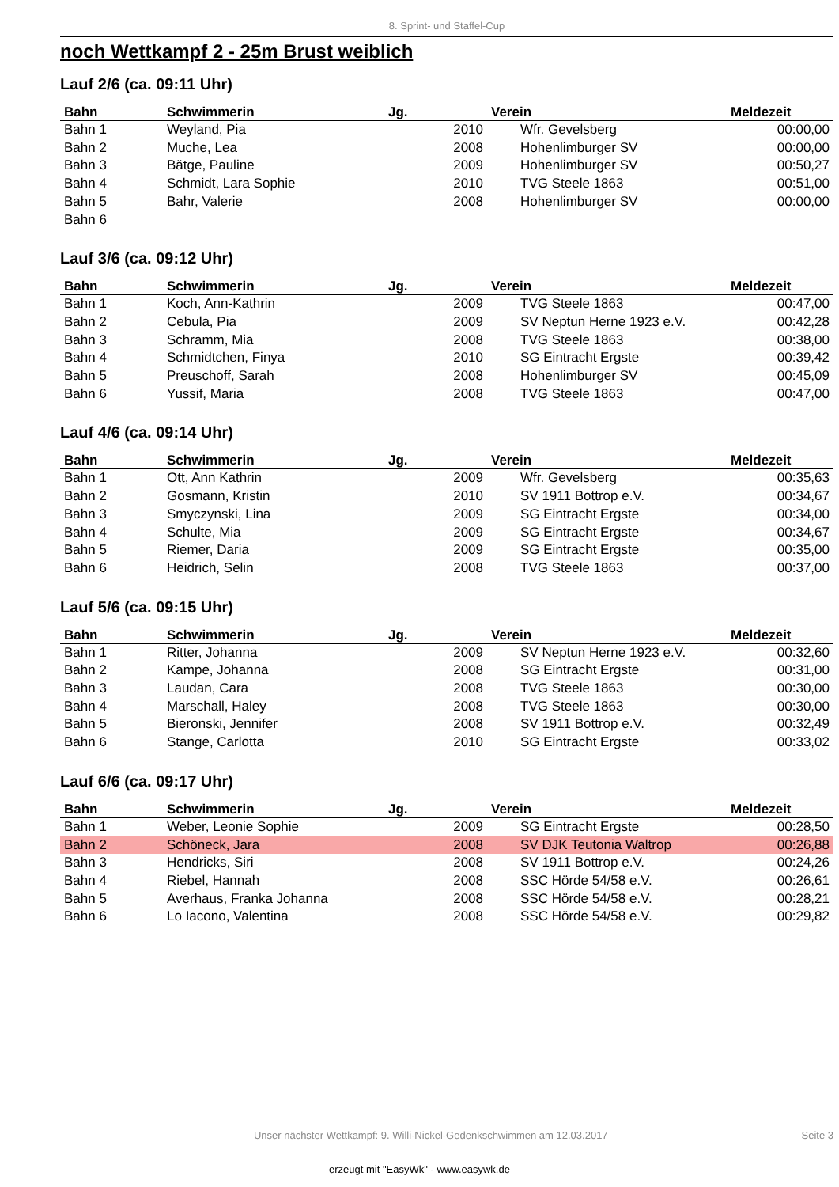8. Sprint- und Staffel-Cup
noch Wettkampf 2 - 25m Brust weiblich
Lauf 2/6 (ca. 09:11 Uhr)
| Bahn | Schwimmerin | Jg. | Verein | Meldezeit |
| --- | --- | --- | --- | --- |
| Bahn 1 | Weyland, Pia | 2010 | Wfr. Gevelsberg | 00:00,00 |
| Bahn 2 | Muche, Lea | 2008 | Hohenlimburger SV | 00:00,00 |
| Bahn 3 | Bätge, Pauline | 2009 | Hohenlimburger SV | 00:50,27 |
| Bahn 4 | Schmidt, Lara Sophie | 2010 | TVG Steele 1863 | 00:51,00 |
| Bahn 5 | Bahr, Valerie | 2008 | Hohenlimburger SV | 00:00,00 |
| Bahn 6 | | | | |
Lauf 3/6 (ca. 09:12 Uhr)
| Bahn | Schwimmerin | Jg. | Verein | Meldezeit |
| --- | --- | --- | --- | --- |
| Bahn 1 | Koch, Ann-Kathrin | 2009 | TVG Steele 1863 | 00:47,00 |
| Bahn 2 | Cebula, Pia | 2009 | SV Neptun Herne 1923 e.V. | 00:42,28 |
| Bahn 3 | Schramm, Mia | 2008 | TVG Steele 1863 | 00:38,00 |
| Bahn 4 | Schmidtchen, Finya | 2010 | SG Eintracht Ergste | 00:39,42 |
| Bahn 5 | Preuschoff, Sarah | 2008 | Hohenlimburger SV | 00:45,09 |
| Bahn 6 | Yussif, Maria | 2008 | TVG Steele 1863 | 00:47,00 |
Lauf 4/6 (ca. 09:14 Uhr)
| Bahn | Schwimmerin | Jg. | Verein | Meldezeit |
| --- | --- | --- | --- | --- |
| Bahn 1 | Ott, Ann Kathrin | 2009 | Wfr. Gevelsberg | 00:35,63 |
| Bahn 2 | Gosmann, Kristin | 2010 | SV 1911 Bottrop e.V. | 00:34,67 |
| Bahn 3 | Smyczynski, Lina | 2009 | SG Eintracht Ergste | 00:34,00 |
| Bahn 4 | Schulte, Mia | 2009 | SG Eintracht Ergste | 00:34,67 |
| Bahn 5 | Riemer, Daria | 2009 | SG Eintracht Ergste | 00:35,00 |
| Bahn 6 | Heidrich, Selin | 2008 | TVG Steele 1863 | 00:37,00 |
Lauf 5/6 (ca. 09:15 Uhr)
| Bahn | Schwimmerin | Jg. | Verein | Meldezeit |
| --- | --- | --- | --- | --- |
| Bahn 1 | Ritter, Johanna | 2009 | SV Neptun Herne 1923 e.V. | 00:32,60 |
| Bahn 2 | Kampe, Johanna | 2008 | SG Eintracht Ergste | 00:31,00 |
| Bahn 3 | Laudan, Cara | 2008 | TVG Steele 1863 | 00:30,00 |
| Bahn 4 | Marschall, Haley | 2008 | TVG Steele 1863 | 00:30,00 |
| Bahn 5 | Bieronski, Jennifer | 2008 | SV 1911 Bottrop e.V. | 00:32,49 |
| Bahn 6 | Stange, Carlotta | 2010 | SG Eintracht Ergste | 00:33,02 |
Lauf 6/6 (ca. 09:17 Uhr)
| Bahn | Schwimmerin | Jg. | Verein | Meldezeit |
| --- | --- | --- | --- | --- |
| Bahn 1 | Weber, Leonie Sophie | 2009 | SG Eintracht Ergste | 00:28,50 |
| Bahn 2 | Schöneck, Jara | 2008 | SV DJK Teutonia Waltrop | 00:26,88 |
| Bahn 3 | Hendricks, Siri | 2008 | SV 1911 Bottrop e.V. | 00:24,26 |
| Bahn 4 | Riebel, Hannah | 2008 | SSC Hörde 54/58 e.V. | 00:26,61 |
| Bahn 5 | Averhaus, Franka Johanna | 2008 | SSC Hörde 54/58 e.V. | 00:28,21 |
| Bahn 6 | Lo Iacono, Valentina | 2008 | SSC Hörde 54/58 e.V. | 00:29,82 |
Unser nächster Wettkampf: 9. Willi-Nickel-Gedenkschwimmen am 12.03.2017 Seite 3
erzeugt mit "EasyWk" - www.easywk.de